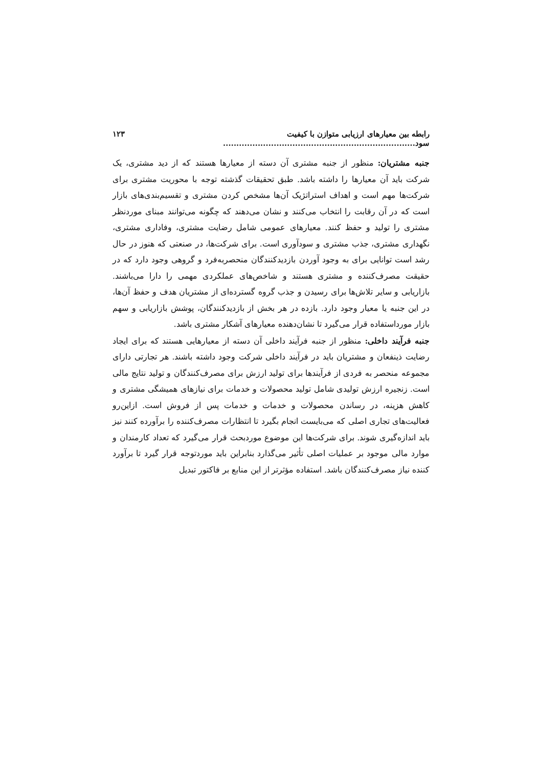رابطه بین معیارهای ارزیابی متوازن با کیفیت سود........................................................................ ۱۲۳
جنبه مشتریان: منظور از جنبه مشتری آن دسته از معیارها هستند که از دید مشتری، یک شرکت باید آن معیارها را داشته باشد. طبق تحقیقات گذشته توجه با محوریت مشتری برای شرکت‌ها مهم است و اهداف استراتژیک آن‌ها مشخص کردن مشتری و تقسیم‌بندی‌های بازار است که در آن رقابت را انتخاب می‌کنند و نشان می‌دهند که چگونه می‌توانند مبنای موردنظر مشتری را تولید و حفظ کنند. معیارهای عمومی شامل رضایت مشتری، وفاداری مشتری، نگهداری مشتری، جذب مشتری و سودآوری است. برای شرکت‌ها، در صنعتی که هنوز در حال رشد است توانایی برای به وجود آوردن بازدیدکنندگان منحصربه‌فرد و گروهی وجود دارد که در حقیقت مصرف‌کننده و مشتری هستند و شاخص‌های عملکردی مهمی را دارا می‌باشند. بازاریابی و سایر تلاش‌ها برای رسیدن و جذب گروه گسترده‌ای از مشتریان هدف و حفظ آن‌ها، در این جنبه یا معیار وجود دارد. بازده در هر بخش از بازدیدکنندگان، پوشش بازاریابی و سهم بازار مورداستفاده قرار می‌گیرد تا نشان‌دهنده معیارهای آشکار مشتری باشد.
جنبه فرآیند داخلی: منظور از جنبه فرآیند داخلی آن دسته از معیارهایی هستند که برای ایجاد رضایت ذینفعان و مشتریان باید در فرآیند داخلی شرکت وجود داشته باشند. هر تجارتی دارای مجموعه منحصر به فردی از فرآیندها برای تولید ارزش برای مصرف‌کنندگان و تولید نتایج مالی است. زنجیره ارزش تولیدی شامل تولید محصولات و خدمات برای نیازهای همیشگی مشتری و کاهش هزینه، در رساندن محصولات و خدمات و خدمات پس از فروش است. ازاین‌رو فعالیت‌های تجاری اصلی که می‌بایست انجام بگیرد تا انتظارات مصرف‌کننده را برآورده کنند نیز باید اندازه‌گیری شوند. برای شرکت‌ها این موضوع موردبحث قرار می‌گیرد که تعداد کارمندان و موارد مالی موجود بر عملیات اصلی تأثیر می‌گذارد بنابراین باید موردتوجه قرار گیرد تا برآورد کننده نیاز مصرف‌کنندگان باشد. استفاده مؤثرتر از این منابع بر فاکتور تبدیل